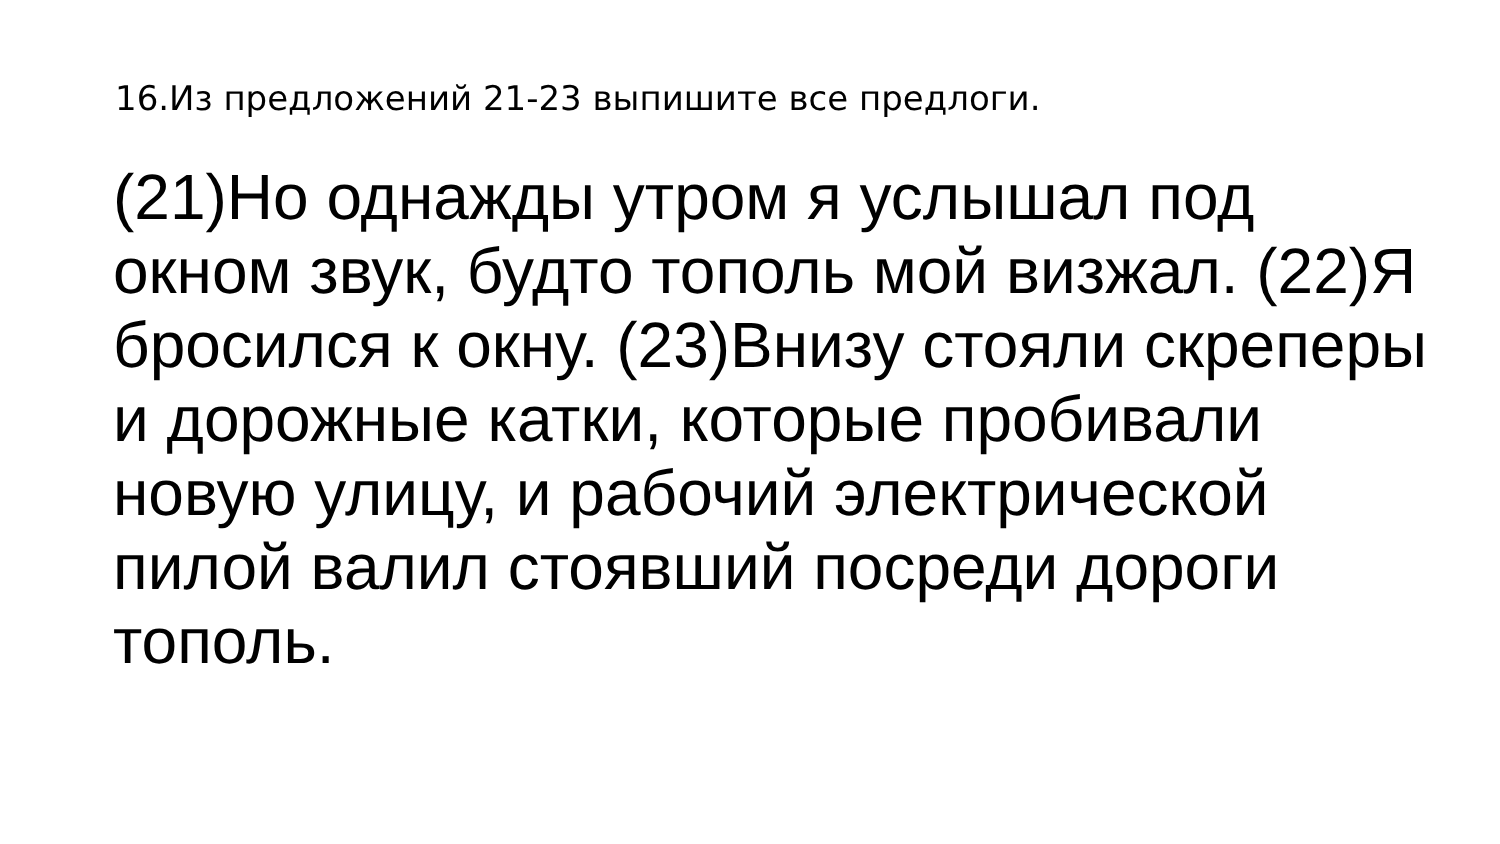16.Из предложений 21-23 выпишите все предлоги.
(21)Но однажды утром я услышал под окном звук, будто тополь мой визжал. (22)Я бросился к окну. (23)Внизу стояли скреперы и дорожные катки, которые пробивали новую улицу, и рабочий электрической пилой валил стоявший посреди дороги тополь.